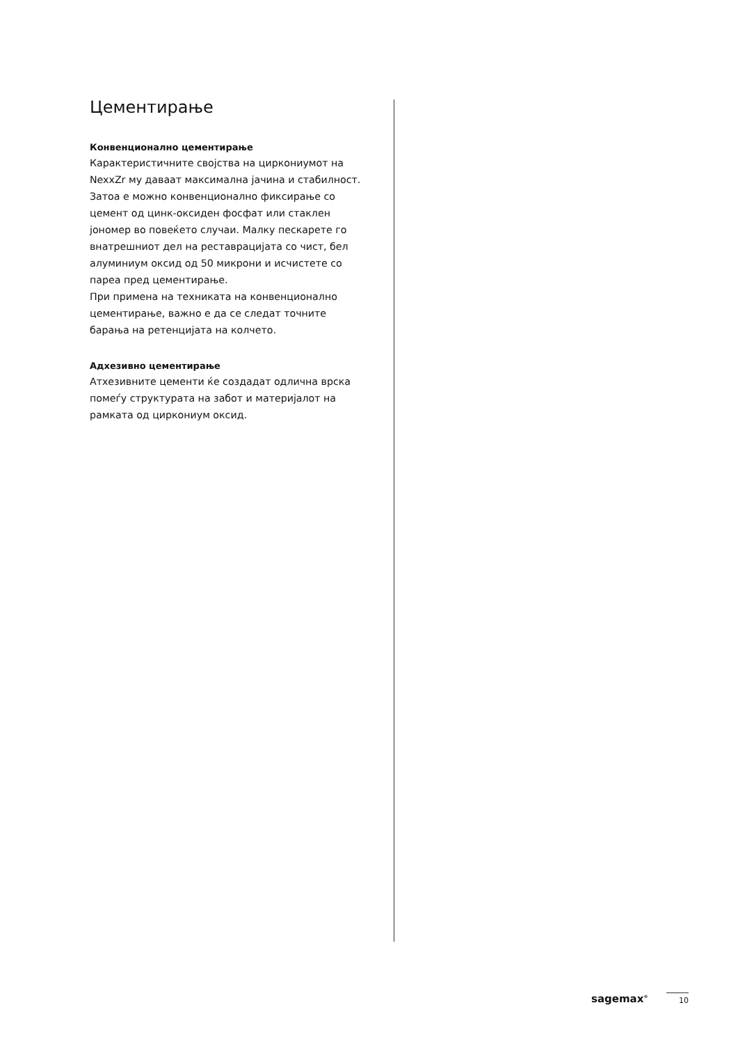Цементирање
Конвенционално цементирање
Карактеристичните својства на циркониумот на NexxZr му даваат максимална јачина и стабилност. Затоа е можно конвенционално фиксирање со цемент од цинк-оксиден фосфат или стаклен јономер во повеќето случаи. Малку пескарете го внатрешниот дел на реставрацијата со чист, бел алуминиум оксид од 50 микрони и исчистете со пареа пред цементирање.
При примена на техниката на конвенционално цементирање, важно е да се следат точните барања на ретенцијата на колчето.
Адхезивно цементирање
Атхезивните цементи ќе создадат одлична врска помеѓу структурата на забот и материјалот на рамката од циркониум оксид.
sagemax<sup>®</sup> 10